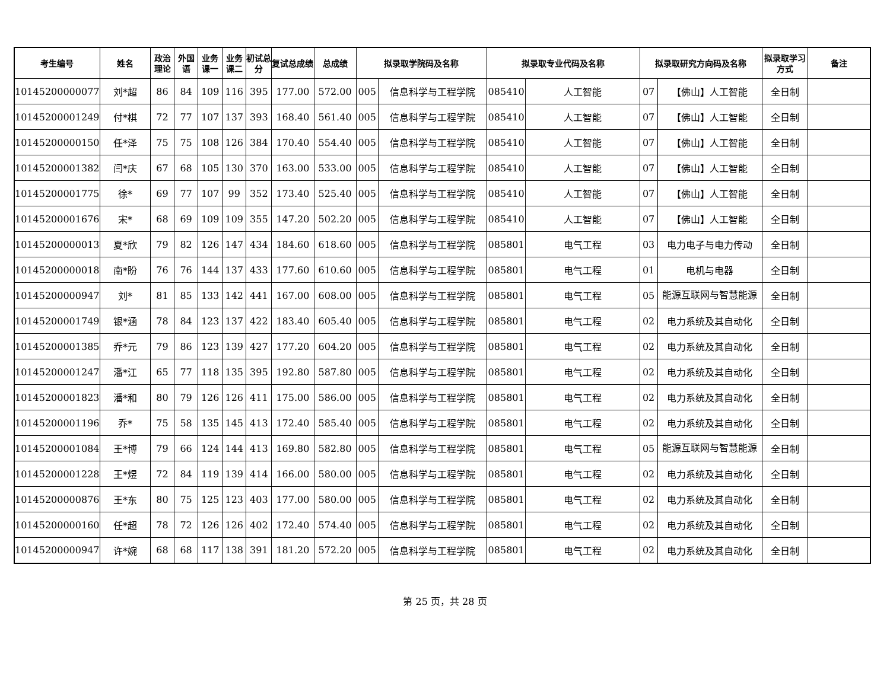| 考生编号 | 姓名 | 政治理论 | 外国语 | 业务课一 | 业务课二 | 初试总分 | 复试总成绩 | 总成绩 | 拟录取学院码及名称 | | 拟录取专业代码及名称 | | 拟录取研究方向码及名称 | | 拟录取学习方式 | 备注 |
| --- | --- | --- | --- | --- | --- | --- | --- | --- | --- | --- | --- | --- | --- | --- | --- | --- |
| 101452000000776 | 刘*超 | 86 | 84 | 109 | 116 | 395 | 177.00 | 572.00 | 005 | 信息科学与工程学院 | 085410 | 人工智能 | 07 | 【佛山】人工智能 | 全日制 | |
| 101452000012494 | 付*棋 | 72 | 77 | 107 | 137 | 393 | 168.40 | 561.40 | 005 | 信息科学与工程学院 | 085410 | 人工智能 | 07 | 【佛山】人工智能 | 全日制 | |
| 101452000001505 | 任*泽 | 75 | 75 | 108 | 126 | 384 | 170.40 | 554.40 | 005 | 信息科学与工程学院 | 085410 | 人工智能 | 07 | 【佛山】人工智能 | 全日制 | |
| 101452000013821 | 闫*庆 | 67 | 68 | 105 | 130 | 370 | 163.00 | 533.00 | 005 | 信息科学与工程学院 | 085410 | 人工智能 | 07 | 【佛山】人工智能 | 全日制 | |
| 101452000017750 | 徐* | 69 | 77 | 107 | 99 | 352 | 173.40 | 525.40 | 005 | 信息科学与工程学院 | 085410 | 人工智能 | 07 | 【佛山】人工智能 | 全日制 | |
| 101452000016765 | 宋* | 68 | 69 | 109 | 109 | 355 | 147.20 | 502.20 | 005 | 信息科学与工程学院 | 085410 | 人工智能 | 07 | 【佛山】人工智能 | 全日制 | |
| 101452000000139 | 夏*欣 | 79 | 82 | 126 | 147 | 434 | 184.60 | 618.60 | 005 | 信息科学与工程学院 | 085801 | 电气工程 | 03 | 电力电子与电力传动 | 全日制 | |
| 101452000000181 | 南*盼 | 76 | 76 | 144 | 137 | 433 | 177.60 | 610.60 | 005 | 信息科学与工程学院 | 085801 | 电气工程 | 01 | 电机与电器 | 全日制 | |
| 101452000009472 | 刘* | 81 | 85 | 133 | 142 | 441 | 167.00 | 608.00 | 005 | 信息科学与工程学院 | 085801 | 电气工程 | 05 | 能源互联网与智慧能源 | 全日制 | |
| 101452000017498 | 银*涵 | 78 | 84 | 123 | 137 | 422 | 183.40 | 605.40 | 005 | 信息科学与工程学院 | 085801 | 电气工程 | 02 | 电力系统及其自动化 | 全日制 | |
| 101452000013858 | 乔*元 | 79 | 86 | 123 | 139 | 427 | 177.20 | 604.20 | 005 | 信息科学与工程学院 | 085801 | 电气工程 | 02 | 电力系统及其自动化 | 全日制 | |
| 101452000012470 | 潘*江 | 65 | 77 | 118 | 135 | 395 | 192.80 | 587.80 | 005 | 信息科学与工程学院 | 085801 | 电气工程 | 02 | 电力系统及其自动化 | 全日制 | |
| 101452000018237 | 潘*和 | 80 | 79 | 126 | 126 | 411 | 175.00 | 586.00 | 005 | 信息科学与工程学院 | 085801 | 电气工程 | 02 | 电力系统及其自动化 | 全日制 | |
| 101452000011965 | 乔* | 75 | 58 | 135 | 145 | 413 | 172.40 | 585.40 | 005 | 信息科学与工程学院 | 085801 | 电气工程 | 02 | 电力系统及其自动化 | 全日制 | |
| 101452000010840 | 王*博 | 79 | 66 | 124 | 144 | 413 | 169.80 | 582.80 | 005 | 信息科学与工程学院 | 085801 | 电气工程 | 05 | 能源互联网与智慧能源 | 全日制 | |
| 101452000012287 | 王*煜 | 72 | 84 | 119 | 139 | 414 | 166.00 | 580.00 | 005 | 信息科学与工程学院 | 085801 | 电气工程 | 02 | 电力系统及其自动化 | 全日制 | |
| 101452000008764 | 王*东 | 80 | 75 | 125 | 123 | 403 | 177.00 | 580.00 | 005 | 信息科学与工程学院 | 085801 | 电气工程 | 02 | 电力系统及其自动化 | 全日制 | |
| 101452000001606 | 任*超 | 78 | 72 | 126 | 126 | 402 | 172.40 | 574.40 | 005 | 信息科学与工程学院 | 085801 | 电气工程 | 02 | 电力系统及其自动化 | 全日制 | |
| 101452000009477 | 许*婉 | 68 | 68 | 117 | 138 | 391 | 181.20 | 572.20 | 005 | 信息科学与工程学院 | 085801 | 电气工程 | 02 | 电力系统及其自动化 | 全日制 | |
第 25 页，共 28 页